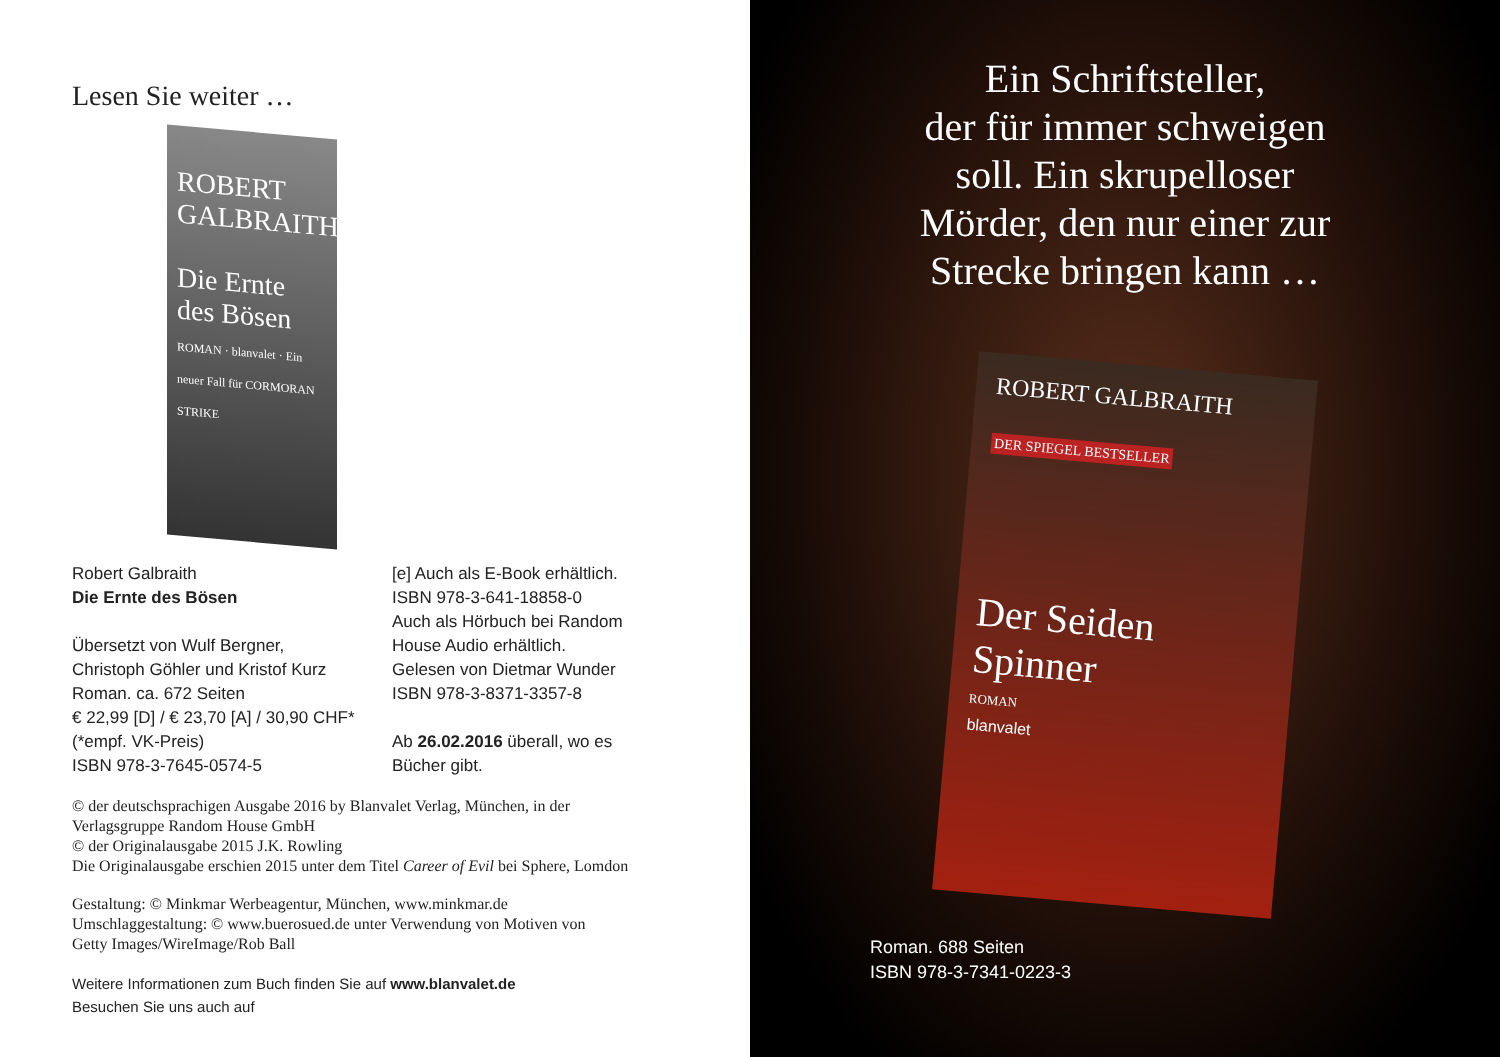Lesen Sie weiter …
ROBERT GALBRAITH
Die Ernte des Bösen
ROMAN · blanvalet · Ein neuer Fall für CORMORAN STRIKE
Robert Galbraith
Die Ernte des Bösen
Übersetzt von Wulf Bergner,
Christoph Göhler und Kristof Kurz
Roman. ca. 672 Seiten
€ 22,99 [D] / € 23,70 [A] / 30,90 CHF*
(*empf. VK-Preis)
ISBN 978-3-7645-0574-5
[e] Auch als E-Book erhältlich.
ISBN 978-3-641-18858-0
Auch als Hörbuch bei Random
House Audio erhältlich.
Gelesen von Dietmar Wunder
ISBN 978-3-8371-3357-8
Ab 26.02.2016 überall, wo es
Bücher gibt.
© der deutschsprachigen Ausgabe 2016 by Blanvalet Verlag, München, in der
Verlagsgruppe Random House GmbH
© der Originalausgabe 2015 J.K. Rowling
Die Originalausgabe erschien 2015 unter dem Titel Career of Evil bei Sphere, Lomdon
Gestaltung: © Minkmar Werbeagentur, München, www.minkmar.de
Umschlaggestaltung: © www.buerosued.de unter Verwendung von Motiven von
Getty Images/WireImage/Rob Ball
Weitere Informationen zum Buch finden Sie auf www.blanvalet.de
Besuchen Sie uns auch auf
Ein Schriftsteller,
der für immer schweigen
soll. Ein skrupelloser
Mörder, den nur einer zur
Strecke bringen kann …
ROBERT GALBRAITH
DER SPIEGEL BESTSELLER
Der Seiden Spinner
ROMAN
blanvalet
Roman. 688 Seiten
ISBN 978-3-7341-0223-3